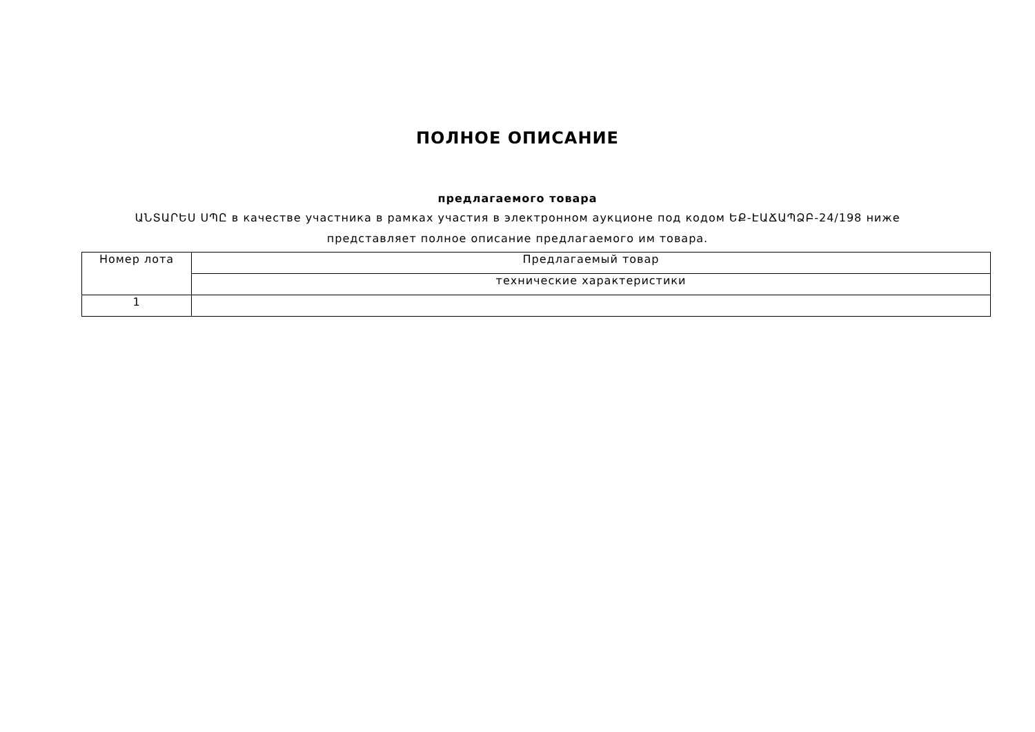ПОЛНОЕ ОПИСАНИЕ
предлагаемого товара
ԱՆՏԱՐԵՍ ՍՊԸ в качестве участника в рамках участия в электронном аукционе под кодом ԵՔ-ԷԱՃԱՊՁԲ-24/198 ниже представляет полное описание предлагаемого им товара.
| Номер лота | Предлагаемый товар |
| | технические характеристики |
| 1 | |